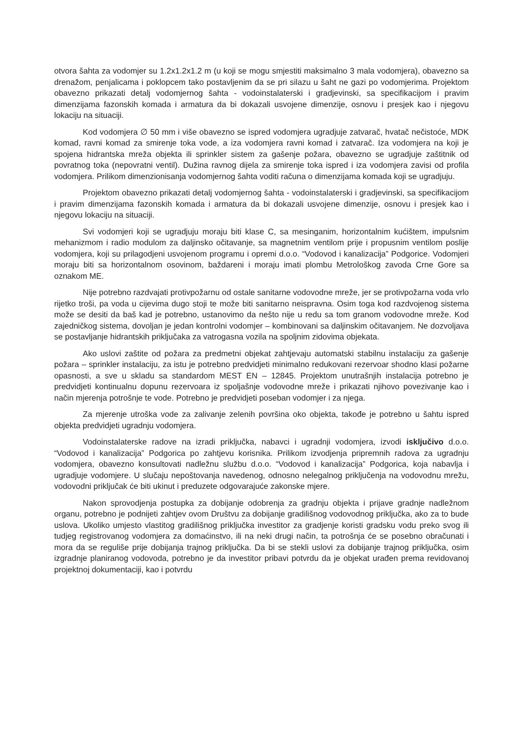otvora šahta za vodomjer su 1.2x1.2x1.2 m (u koji se mogu smjestiti maksimalno 3 mala vodomjera), obavezno sa drenažom, penjalicama i poklopcem tako postavljenim da se pri silazu u šaht ne gazi po vodomjerima. Projektom obavezno prikazati detalj vodomjernog šahta - vodoinstalaterski i gradjevinski, sa specifikacijom i pravim dimenzijama fazonskih komada i armatura da bi dokazali usvojene dimenzije, osnovu i presjek kao i njegovu lokaciju na situaciji.
Kod vodomjera ∅ 50 mm i više obavezno se ispred vodomjera ugradjuje zatvarač, hvatač nečistoće, MDK komad, ravni komad za smirenje toka vode, a iza vodomjera ravni komad i zatvarač. Iza vodomjera na koji je spojena hidrantska mreža objekta ili sprinkler sistem za gašenje požara, obavezno se ugradjuje zaštitnik od povratnog toka (nepovratni ventil). Dužina ravnog dijela za smirenje toka ispred i iza vodomjera zavisi od profila vodomjera. Prilikom dimenzionisanja vodomjernog šahta voditi računa o dimenzijama komada koji se ugradjuju.
Projektom obavezno prikazati detalj vodomjernog šahta - vodoinstalaterski i gradjevinski, sa specifikacijom i pravim dimenzijama fazonskih komada i armatura da bi dokazali usvojene dimenzije, osnovu i presjek kao i njegovu lokaciju na situaciji.
Svi vodomjeri koji se ugradjuju moraju biti klase C, sa mesinganim, horizontalnim kućištem, impulsnim mehanizmom i radio modulom za daljinsko očitavanje, sa magnetnim ventilom prije i propusnim ventilom poslije vodomjera, koji su prilagodjeni usvojenom programu i opremi d.o.o. “Vodovod i kanalizacija” Podgorice. Vodomjeri moraju biti sa horizontalnom osovinom, baždareni i moraju imati plombu Metrološkog zavoda Crne Gore sa oznakom ME.
Nije potrebno razdvajati protivpožarnu od ostale sanitarne vodovodne mreže, jer se protivpožarna voda vrlo rijetko troši, pa voda u cijevima dugo stoji te može biti sanitarno neispravna. Osim toga kod razdvojenog sistema može se desiti da baš kad je potrebno, ustanovimo da nešto nije u redu sa tom granom vodovodne mreže. Kod zajedničkog sistema, dovoljan je jedan kontrolni vodomjer – kombinovani sa daljinskim očitavanjem. Ne dozvoljava se postavljanje hidrantskih priključaka za vatrogasna vozila na spoljnim zidovima objekata.
Ako uslovi zaštite od požara za predmetni objekat zahtjevaju automatski stabilnu instalaciju za gašenje požara – sprinkler instalaciju, za istu je potrebno predvidjeti minimalno redukovani rezervoar shodno klasi požarne opasnosti, a sve u skladu sa standardom MEST EN – 12845. Projektom unutrašnjih instalacija potrebno je predvidjeti kontinualnu dopunu rezervoara iz spoljašnje vodovodne mreže i prikazati njihovo povezivanje kao i način mjerenja potrošnje te vode. Potrebno je predvidjeti poseban vodomjer i za njega.
Za mjerenje utroška vode za zalivanje zelenih površina oko objekta, takođe je potrebno u šahtu ispred objekta predvidjeti ugradnju vodomjera.
Vodoinstalaterske radove na izradi priključka, nabavci i ugradnji vodomjera, izvodi isključivo d.o.o. “Vodovod i kanalizacija” Podgorica po zahtjevu korisnika. Prilikom izvodjenja pripremnih radova za ugradnju vodomjera, obavezno konsultovati nadležnu službu d.o.o. “Vodovod i kanalizacija” Podgorica, koja nabavlja i ugradjuje vodomjere. U slučaju nepoštovanja navedenog, odnosno nelegalnog priključenja na vodovodnu mrežu, vodovodni priključak će biti ukinut i preduzete odgovarajuće zakonske mjere.
Nakon sprovodjenja postupka za dobijanje odobrenja za gradnju objekta i prijave gradnje nadležnom organu, potrebno je podnijeti zahtjev ovom Društvu za dobijanje gradilišnog vodovodnog priključka, ako za to bude uslova. Ukoliko umjesto vlastitog gradilišnog priključka investitor za gradjenje koristi gradsku vodu preko svog ili tudjeg registrovanog vodomjera za domaćinstvo, ili na neki drugi način, ta potrošnja će se posebno obračunati i mora da se reguliše prije dobijanja trajnog priključka. Da bi se stekli uslovi za dobijanje trajnog priključka, osim izgradnje planiranog vodovoda, potrebno je da investitor pribavi potvrdu da je objekat urađen prema revidovanoj projektnoj dokumentaciji, kao i potvrdu